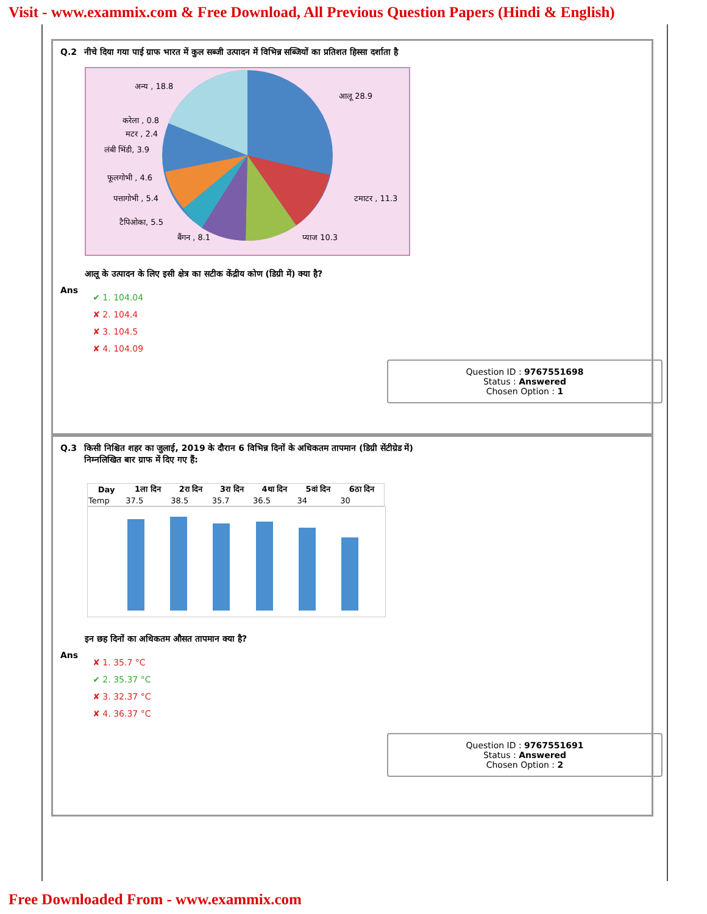Visit - www.exammix.com & Free Download, All Previous Question Papers (Hindi & English)
Q.2 नीचे दिया गया पाई ग्राफ भारत में कुल सब्जी उत्पादन में विभिन्न सब्जियों का प्रतिशत हिस्सा दर्शाता है
अन्य , 18.8
आलू 28.9
करेला , 0.8
मटर , 2.4
लंबी भिंडी, 3.9
फूलगोभी , 4.6
पत्तागोभी , 5.4
टमाटर , 11.3
टैपिओका, 5.5
बैंगन , 8.1
प्याज 10.3
आलू के उत्पादन के लिए इसी क्षेत्र का सटीक केंद्रीय कोण (डिग्री में) क्या है?
Ans
✔ 1. 104.04
✘ 2. 104.4
✘ 3. 104.5
✘ 4. 104.09
Question ID : 9767551698
Status : Answered
Chosen Option : 1
Q.3 किसी निश्चित शहर का जुलाई, 2019 के दौरान 6 विभिन्न दिनों के अधिकतम तापमान (डिग्री सेंटीग्रेड में)
निम्नलिखित बार ग्राफ में दिए गए हैं:
| Day | 1ला दिन | 2रा दिन | 3रा दिन | 4था दिन | 5वां दिन | 6ठा दिन |
| --- | --- | --- | --- | --- | --- | --- |
| Temp | 37.5 | 38.5 | 35.7 | 36.5 | 34 | 30 |
इन छह दिनों का अधिकतम औसत तापमान क्या है?
Ans
✘ 1. 35.7 °C
✔ 2. 35.37 °C
✘ 3. 32.37 °C
✘ 4. 36.37 °C
Question ID : 9767551691
Status : Answered
Chosen Option : 2
Free Downloaded From - www.exammix.com